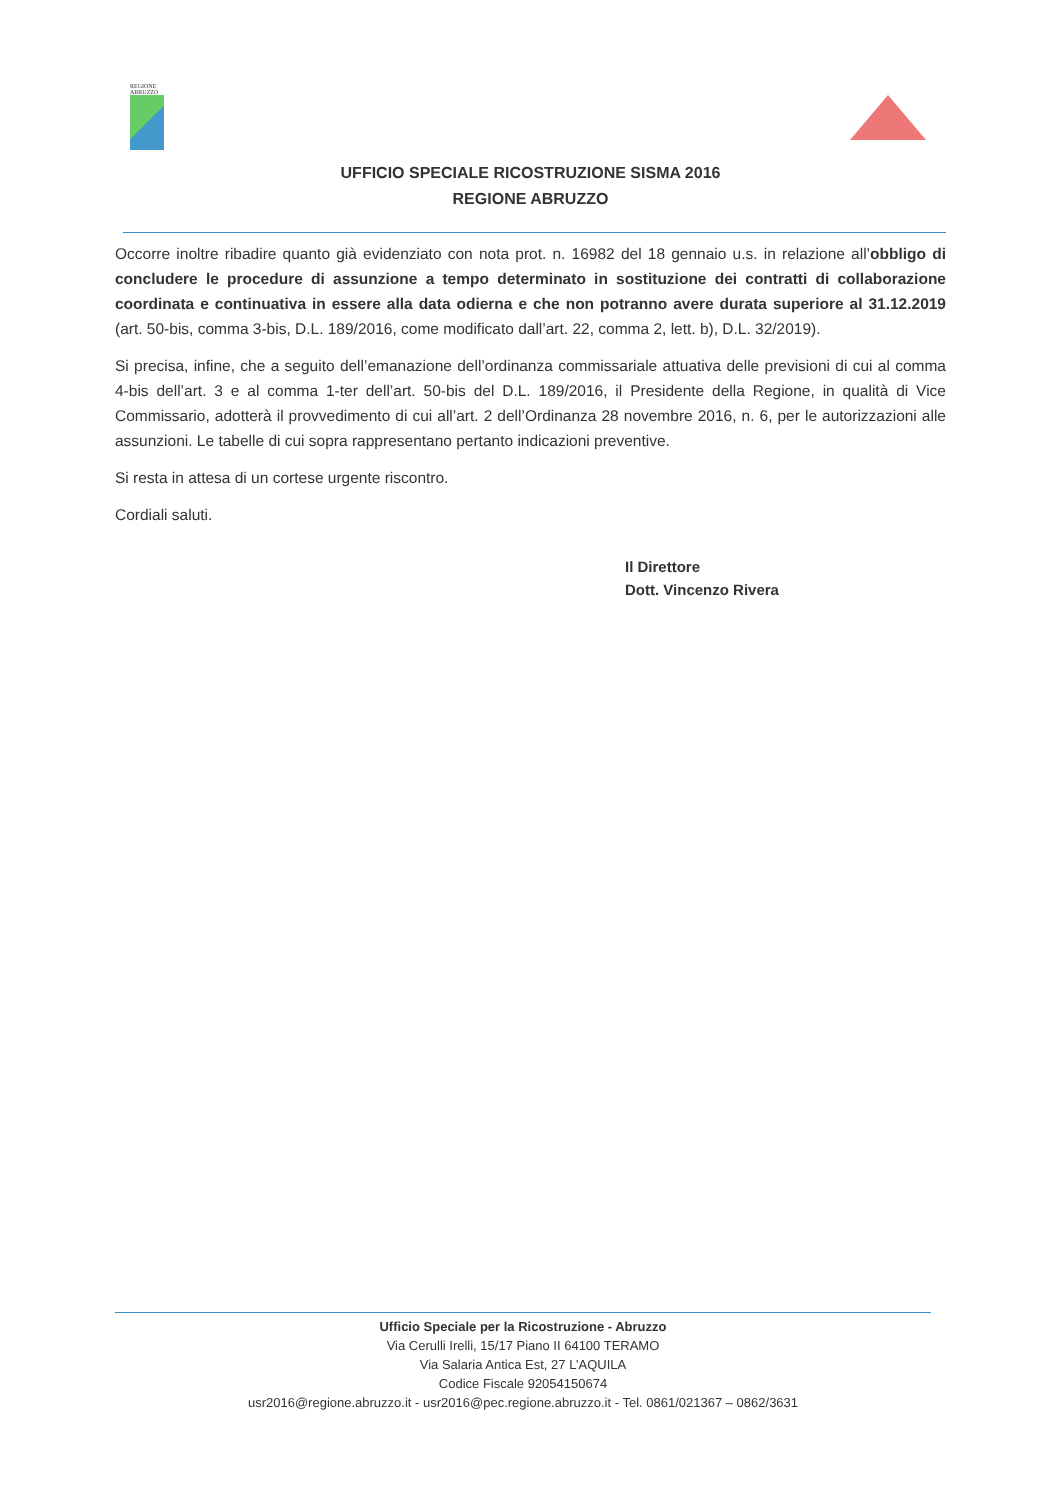REGIONE ABRUZZO
UFFICIO SPECIALE RICOSTRUZIONE SISMA 2016
REGIONE ABRUZZO
Occorre inoltre ribadire quanto già evidenziato con nota prot. n. 16982 del 18 gennaio u.s. in relazione all’obbligo di concludere le procedure di assunzione a tempo determinato in sostituzione dei contratti di collaborazione coordinata e continuativa in essere alla data odierna e che non potranno avere durata superiore al 31.12.2019 (art. 50-bis, comma 3-bis, D.L. 189/2016, come modificato dall’art. 22, comma 2, lett. b), D.L. 32/2019).
Si precisa, infine, che a seguito dell’emanazione dell’ordinanza commissariale attuativa delle previsioni di cui al comma 4-bis dell’art. 3 e al comma 1-ter dell’art. 50-bis del D.L. 189/2016, il Presidente della Regione, in qualità di Vice Commissario, adotterà il provvedimento di cui all’art. 2 dell’Ordinanza 28 novembre 2016, n. 6, per le autorizzazioni alle assunzioni. Le tabelle di cui sopra rappresentano pertanto indicazioni preventive.
Si resta in attesa di un cortese urgente riscontro.
Cordiali saluti.
Il Direttore
Dott. Vincenzo Rivera
Ufficio Speciale per la Ricostruzione - Abruzzo
Via Cerulli Irelli, 15/17 Piano II 64100 TERAMO
Via Salaria Antica Est, 27 L’AQUILA
Codice Fiscale 92054150674
usr2016@regione.abruzzo.it - usr2016@pec.regione.abruzzo.it - Tel. 0861/021367 – 0862/3631